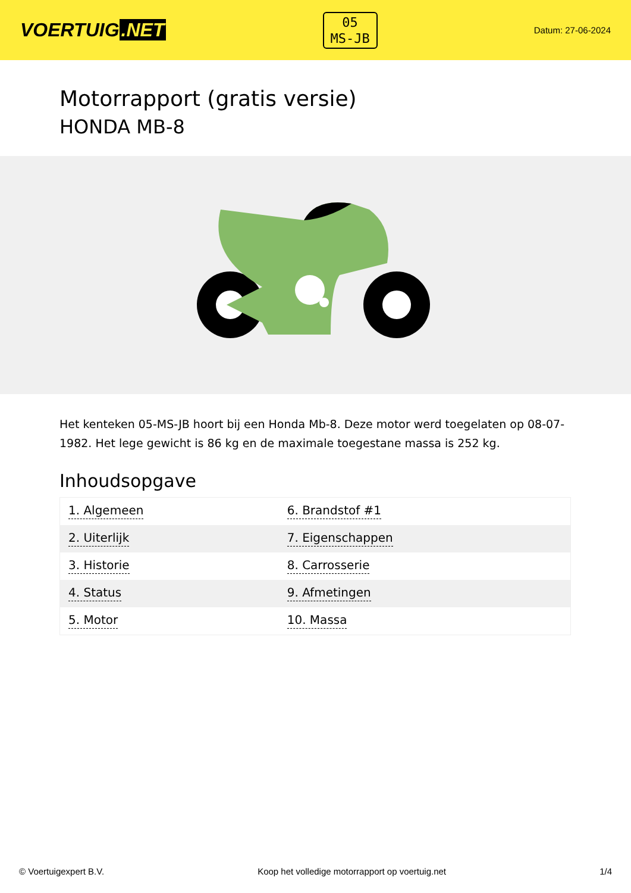VOERTUIG.NET
05
MS-JB
Datum: 27-06-2024
Motorrapport (gratis versie)
HONDA MB-8
Het kenteken 05-MS-JB hoort bij een Honda Mb-8. Deze motor werd toegelaten op 08-07-1982. Het lege gewicht is 86 kg en de maximale toegestane massa is 252 kg.
Inhoudsopgave
| 1. Algemeen | 6. Brandstof #1 |
| 2. Uiterlijk | 7. Eigenschappen |
| 3. Historie | 8. Carrosserie |
| 4. Status | 9. Afmetingen |
| 5. Motor | 10. Massa |
© Voertuigexpert B.V. Koop het volledige motorrapport op voertuig.net 1/4